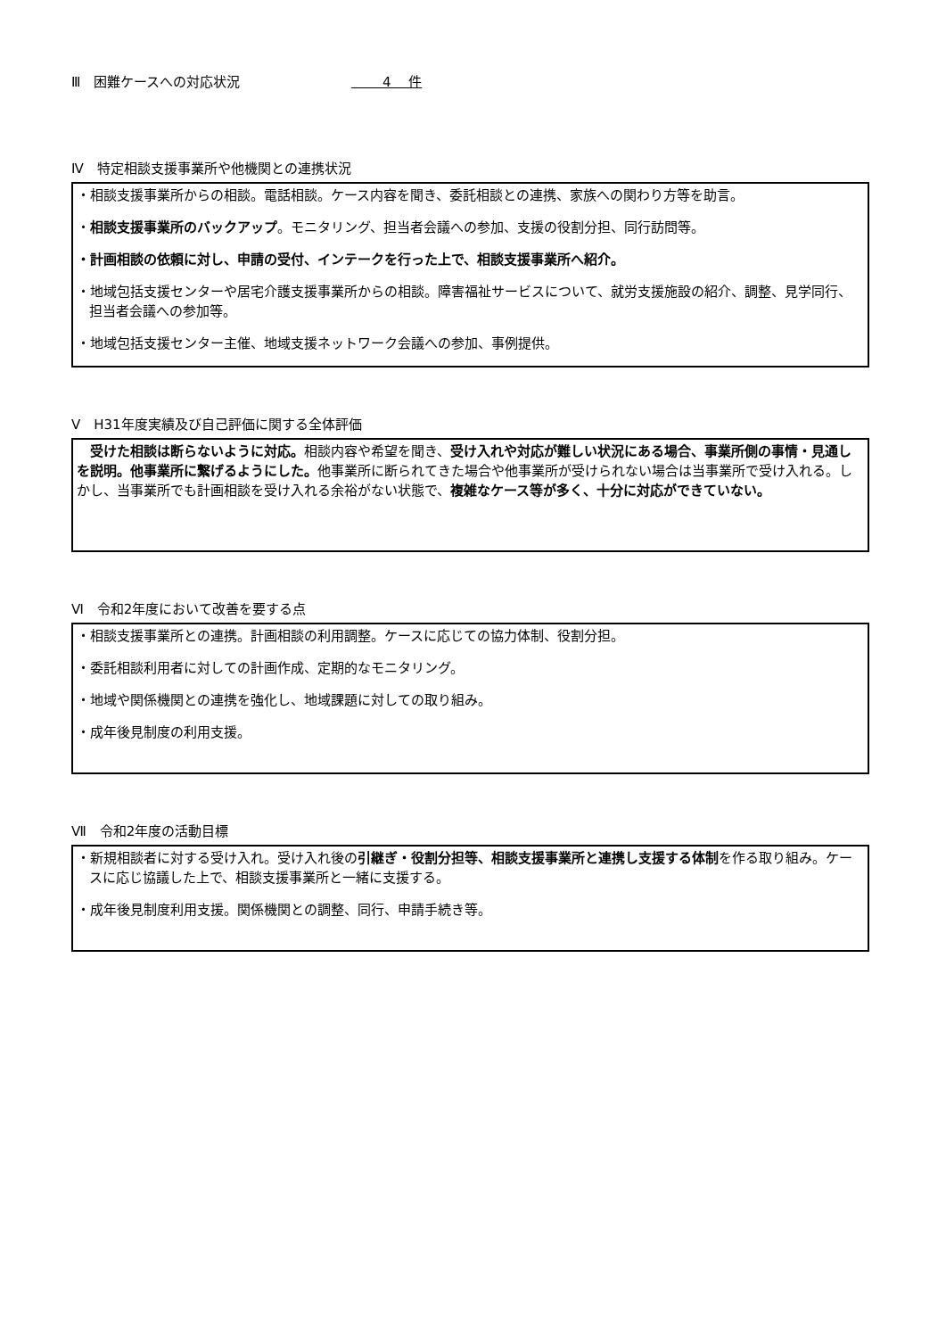Ⅲ　困難ケースへの対応状況 　　 4　 件
Ⅳ　特定相談支援事業所や他機関との連携状況
・相談支援事業所からの相談。電話相談。ケース内容を聞き、委託相談との連携、家族への関わり方等を助言。
・相談支援事業所のバックアップ。モニタリング、担当者会議への参加、支援の役割分担、同行訪問等。
・計画相談の依頼に対し、申請の受付、インテークを行った上で、相談支援事業所へ紹介。
・地域包括支援センターや居宅介護支援事業所からの相談。障害福祉サービスについて、就労支援施設の紹介、調整、見学同行、担当者会議への参加等。
・地域包括支援センター主催、地域支援ネットワーク会議への参加、事例提供。
Ⅴ　H31年度実績及び自己評価に関する全体評価
　受けた相談は断らないように対応。相談内容や希望を聞き、受け入れや対応が難しい状況にある場合、事業所側の事情・見通しを説明。他事業所に繋げるようにした。他事業所に断られてきた場合や他事業所が受けられない場合は当事業所で受け入れる。しかし、当事業所でも計画相談を受け入れる余裕がない状態で、複雑なケース等が多く、十分に対応ができていない。
Ⅵ　令和2年度において改善を要する点
・相談支援事業所との連携。計画相談の利用調整。ケースに応じての協力体制、役割分担。
・委託相談利用者に対しての計画作成、定期的なモニタリング。
・地域や関係機関との連携を強化し、地域課題に対しての取り組み。
・成年後見制度の利用支援。
Ⅶ　令和2年度の活動目標
・新規相談者に対する受け入れ。受け入れ後の引継ぎ・役割分担等、相談支援事業所と連携し支援する体制を作る取り組み。ケースに応じ協議した上で、相談支援事業所と一緒に支援する。
・成年後見制度利用支援。関係機関との調整、同行、申請手続き等。